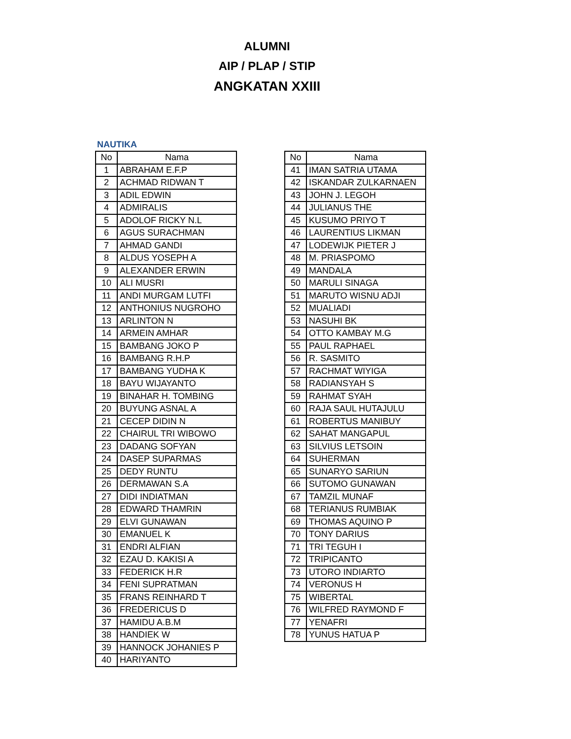ALUMNI
AIP / PLAP / STIP
ANGKATAN XXIII
NAUTIKA
| No | Nama |
| --- | --- |
| 1 | ABRAHAM E.F.P |
| 2 | ACHMAD RIDWAN T |
| 3 | ADIL EDWIN |
| 4 | ADMIRALIS |
| 5 | ADOLOF RICKY N.L |
| 6 | AGUS SURACHMAN |
| 7 | AHMAD GANDI |
| 8 | ALDUS YOSEPH A |
| 9 | ALEXANDER ERWIN |
| 10 | ALI MUSRI |
| 11 | ANDI MURGAM LUTFI |
| 12 | ANTHONIUS NUGROHO |
| 13 | ARLINTON N |
| 14 | ARMEIN AMHAR |
| 15 | BAMBANG JOKO P |
| 16 | BAMBANG R.H.P |
| 17 | BAMBANG YUDHA K |
| 18 | BAYU WIJAYANTO |
| 19 | BINAHAR H. TOMBING |
| 20 | BUYUNG ASNAL A |
| 21 | CECEP DIDIN N |
| 22 | CHAIRUL TRI WIBOWO |
| 23 | DADANG SOFYAN |
| 24 | DASEP SUPARMAS |
| 25 | DEDY RUNTU |
| 26 | DERMAWAN S.A |
| 27 | DIDI INDIATMAN |
| 28 | EDWARD THAMRIN |
| 29 | ELVI GUNAWAN |
| 30 | EMANUEL K |
| 31 | ENDRI ALFIAN |
| 32 | EZAU D. KAKISI A |
| 33 | FEDERICK H.R |
| 34 | FENI SUPRATMAN |
| 35 | FRANS REINHARD T |
| 36 | FREDERICUS D |
| 37 | HAMIDU A.B.M |
| 38 | HANDIEK W |
| 39 | HANNOCK JOHANIES P |
| 40 | HARIYANTO |
| No | Nama |
| --- | --- |
| 41 | IMAN SATRIA UTAMA |
| 42 | ISKANDAR ZULKARNAEN |
| 43 | JOHN J. LEGOH |
| 44 | JULIANUS THE |
| 45 | KUSUMO PRIYO T |
| 46 | LAURENTIUS LIKMAN |
| 47 | LODEWIJK PIETER J |
| 48 | M. PRIASPOMO |
| 49 | MANDALA |
| 50 | MARULI SINAGA |
| 51 | MARUTO WISNU ADJI |
| 52 | MUALIADI |
| 53 | NASUHI BK |
| 54 | OTTO KAMBAY M.G |
| 55 | PAUL RAPHAEL |
| 56 | R. SASMITO |
| 57 | RACHMAT WIYIGA |
| 58 | RADIANSYAH S |
| 59 | RAHMAT SYAH |
| 60 | RAJA SAUL HUTAJULU |
| 61 | ROBERTUS MANIBUY |
| 62 | SAHAT MANGAPUL |
| 63 | SILVIUS LETSOIN |
| 64 | SUHERMAN |
| 65 | SUNARYO SARIUN |
| 66 | SUTOMO GUNAWAN |
| 67 | TAMZIL MUNAF |
| 68 | TERIANUS RUMBIAK |
| 69 | THOMAS AQUINO P |
| 70 | TONY DARIUS |
| 71 | TRI TEGUH I |
| 72 | TRIPICANTO |
| 73 | UTORO INDIARTO |
| 74 | VERONUS H |
| 75 | WIBERTAL |
| 76 | WILFRED RAYMOND F |
| 77 | YENAFRI |
| 78 | YUNUS HATUA P |